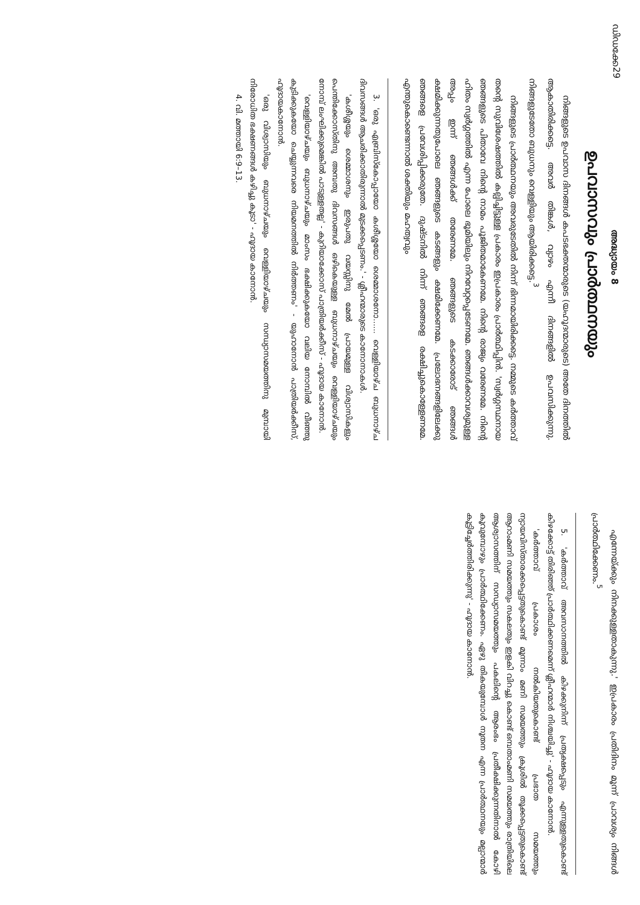ഡിഡക്കേ 29
അദ്ധ്യായം 8
ഉപവാസവും പ്രാർത്ഥനയും
നിങ്ങളുടെ ഉപവാസ ദിനങ്ങൾ കപടഭക്തന്മാരുടെ (യഹൂദന്മാരുടെ) അതേ ദിനത്തിൽ ആകാതിരിക്കട്ടെ. അവർ തിങ്കൾ, വ്യാഴം എന്നീ ദിനങ്ങളിൽ ഉപവസിക്കുന്നു. നിങ്ങളുടേതോ ബുധനും വെള്ളിയും ആയിരിക്കട്ടെ.<sup>3</sup>
നിങ്ങളുടെ പ്രാർത്ഥനയും അവരുടേതിൽ നിന്ന് ഭിന്നമായിരിക്കട്ടെ. നമ്മുടെ കർത്താവ് തന്റെ സുവിശേഷത്തിൽ കല്പിച്ചിട്ടുള്ള പ്രകാരം ഇപ്രകാരം പ്രാർത്ഥിപ്പിൻ. 'സ്വർഗ്ഗസ്ഥനായ ഞങ്ങളുടെ പിതാവേ നിന്റെ നാമം പൂജിതമാകേണമേ. നിന്റെ രാജ്യം വരേണമേ. നിന്റെ ഹിതം സ്വർഗ്ഗത്തിൽ എന്ന പോലെ ഭൂമിയിലും നിറവേറ്റപ്പെടേണമേ. ഞങ്ങൾക്കാവശ്യമുള്ള അപ്പം ഇന്ന് ഞങ്ങൾക്ക് തരേണമേ. ഞങ്ങളുടെ കടക്കാരോട് ഞങ്ങൾ ക്ഷമിക്കുന്നതുപോലെ ഞങ്ങളുടെ കടങ്ങളും ക്ഷമിക്കേണമേ. പ്രലോഭനങ്ങളിലേക്കു ഞങ്ങളെ പ്രവേശിപ്പിക്കരുതേ. ദുഷ്ടനിൽ നിന്ന് ഞങ്ങളെ രക്ഷിച്ചുകൊള്ളേണമേ. എന്തുകൊണ്ടെന്നാൽ ശക്തിയും മഹത്വവും
3. 'ഒരു എബ്രിസ്‌കോപ്പായോ കശീശ്ശയോ ശെമ്മാശനോ...... വെള്ളിയാഴ്ച ബുധനാഴ്ച ദിവസങ്ങൾ ആചരിക്കാതിരുന്നാൽ മുടക്കപ്പെടണം.' - ശ്ലീഹന്മാരുടെ കാനോനാകൾ.
'കശീശ്ശയും ശെമ്മാശനും ഇരുപതു വയസ്സിനു മേൽ പ്രായമുള്ള വിശ്വാസികളും പെന്തിക്കോസ്തിനു അമ്പതു ദിവസങ്ങൾ ഒഴികെയുള്ള ബുധനാഴ്ചയും വെള്ളിയാഴ്ചയും നോമ്പ് ലംഘിക്കുമെങ്കിൽ പാടുള്ളതല്ല' - കുറിയാക്കോസ് പാത്രിയർക്കീസ് - ഹൂദായ കാനോൻ.
'വെള്ളിയാഴ്ചയും ബുധനാഴ്ചയും മാംസം ഭക്ഷിക്കുകയോ വലിയ നോമ്പിൽ വീഞ്ഞു കുടിക്കുകയോ ചെയ്യുന്നവരെ നിയമനത്തിൽ നിർത്തണം' - യുഹാനോൻ പാത്രിയർക്കീസ്, ഹൂദായകാനോൻ.
'ഒരു വിശ്വാസിയും ബുധനാഴ്ചയും വെള്ളിയാഴ്ചയും സന്ധ്യാസമയത്തിനു മുമ്പായി നിരോധിത ഭക്ഷണങ്ങൾ കഴിച്ചു കൂടാ' - ഹൂദായ കാനോൻ.
4. വി. മത്തായി 6:9–13.
എന്നേയ്ക്കും നിനക്കുള്ളതാകുന്നു.' ഇപ്രകാരം പ്രതിദിനം മൂന്ന് പ്രാവശ്യം നിങ്ങൾ പ്രാർത്ഥിക്കേണം.<sup>5</sup>
5. 'കർത്താവ് അവസാനത്തിൽ കിഴക്കുനിന്ന് പ്രത്യക്ഷപ്പെടും എന്നുള്ളതുകൊണ്ട് കിഴക്കോട്ട് തിരിഞ്ഞ് പ്രാർത്ഥിക്കണമെന്ന് ശ്ലീഹന്മാർ നിശ്ചയിച്ചു' - ഹൂദായ കാനോൻ.
'കർത്താവ് പ്രകാശം നൽകിയതുകൊണ്ട് പ്രഭാത സമയത്തും ന്യായവിസ്താരക്കപ്പെട്ടതുകൊണ്ട് മൂന്നാം മണി സമയത്തും ക്രൂശിൽ തൂക്കപ്പെട്ടതുകൊണ്ട് ആറാംമണി സമയത്തും സകലതും ഇളകി വിറച്ചു കൊണ്ട് ഒമ്പതാംമണി സമയത്തും രാത്രിയിലെ ആശ്വാസത്തിന് സന്ധ്യാസമയത്തും പകലിന്റെ ആരംഭം പ്രതീക്ഷിക്കുന്നതിനാൽ കോഴി കൂവുമ്പോഴും പ്രാർത്ഥിക്കേണം. ഏഴു തികയുമ്പോൾ നൂതന എന്ന പ്രാർത്ഥനയും മല്പാന്മാർ കൂട്ടിച്ചേർത്തിരിക്കുന്നു' - ഹൂദായ കാനോൻ.